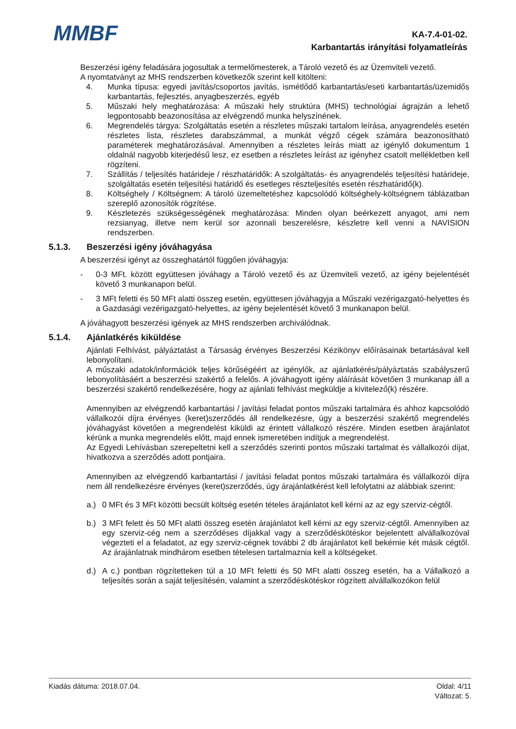MMBF
KA-7.4-01-02.
Karbantartás irányítási folyamatleírás
Beszerzési igény feladására jogosultak a termelőmesterek, a Tároló vezető és az Üzemviteli vezető.
A nyomtatványt az MHS rendszerben következők szerint kell kitölteni:
4. Munka típusa: egyedi javítás/csoportos javítás, ismétlődő karbantartás/eseti karbantartás/üzemidős karbantartás, fejlesztés, anyagbeszerzés, egyéb
5. Műszaki hely meghatározása: A műszaki hely struktúra (MHS) technológiai ágrajzán a lehető legpontosabb beazonosítása az elvégzendő munka helyszínének.
6. Megrendelés tárgya: Szolgáltatás esetén a részletes műszaki tartalom leírása, anyagrendelés esetén részletes lista, részletes darabszámmal, a munkát végző cégek számára beazonosítható paraméterek meghatározásával. Amennyiben a részletes leírás miatt az igénylő dokumentum 1 oldalnál nagyobb kiterjedésű lesz, ez esetben a részletes leírást az igényhez csatolt mellékletben kell rögzíteni.
7. Szállítás / teljesítés határideje / részhatáridők: A szolgáltatás- és anyagrendelés teljesítési határideje, szolgáltatás esetén teljesítési határidő és esetleges részteljesítés esetén részhatáridő(k).
8. Költséghely / Költségnem: A tároló üzemeltetéshez kapcsolódó költséghely-költségnem táblázatban szereplő azonosítók rögzítése.
9. Készletezés szükségességének meghatározása: Minden olyan beérkezett anyagot, ami nem rezsianyag, illetve nem kerül sor azonnali beszerelésre, készletre kell venni a NAVISION rendszerben.
5.1.3. Beszerzési igény jóváhagyása
A beszerzési igényt az összeghatártól függően jóváhagyja:
- 0-3 MFt. között együttesen jóváhagy a Tároló vezető és az Üzemviteli vezető, az igény bejelentését követő 3 munkanapon belül.
- 3 MFt feletti és 50 MFt alatti összeg esetén, együttesen jóváhagyja a Műszaki vezérigazgató-helyettes és a Gazdasági vezérigazgató-helyettes, az igény bejelentését követő 3 munkanapon belül.
A jóváhagyott beszerzési igények az MHS rendszerben archiválódnak.
5.1.4. Ajánlatkérés kiküldése
Ajánlati Felhívást, pályáztatást a Társaság érvényes Beszerzési Kézikönyv előírásainak betartásával kell lebonyolítani.
A műszaki adatok/információk teljes körűségéért az igénylők, az ajánlatkérés/pályáztatás szabályszerű lebonyolításáért a beszerzési szakértő a felelős. A jóváhagyott igény aláírását követően 3 munkanap áll a beszerzési szakértő rendelkezésére, hogy az ajánlati felhívást megküldje a kivitelező(k) részére.
Amennyiben az elvégzendő karbantartási / javítási feladat pontos műszaki tartalmára és ahhoz kapcsolódó vállalkozói díjra érvényes (keret)szerződés áll rendelkezésre, úgy a beszerzési szakértő megrendelés jóváhagyást követően a megrendelést kiküldi az érintett vállalkozó részére. Minden esetben árajánlatot kérünk a munka megrendelés előtt, majd ennek ismeretében indítjuk a megrendelést.
Az Egyedi Lehívásban szerepeltetni kell a szerződés szerinti pontos műszaki tartalmat és vállalkozói díjat, hivatkozva a szerződés adott pontjaira.
Amennyiben az elvégzendő karbantartási / javítási feladat pontos műszaki tartalmára és vállalkozói díjra nem áll rendelkezésre érvényes (keret)szerződés, úgy árajánlatkérést kell lefolytatni az alábbiak szerint:
a.) 0 MFt és 3 MFt közötti becsült költség esetén tételes árajánlatot kell kérni az az egy szerviz-cégtől.
b.) 3 MFt felett és 50 MFt alatti összeg esetén árajánlatot kell kérni az egy szerviz-cégtől. Amennyiben az egy szerviz-cég nem a szerződéses díjakkal vagy a szerződéskötéskor bejelentett alvállalkozóval végezteti el a feladatot, az egy szerviz-cégnek további 2 db árajánlatot kell bekérnie két másik cégtől. Az árajánlatnak mindhárom esetben tételesen tartalmaznia kell a költségeket.
d.) A c.) pontban rögzítetteken túl a 10 MFt feletti és 50 MFt alatti összeg esetén, ha a Vállalkozó a teljesítés során a saját teljesítésén, valamint a szerződéskötéskor rögzített alvállalkozókon felül
Kiadás dátuma: 2018.07.04. Oldal: 4/11
Változat: 5.